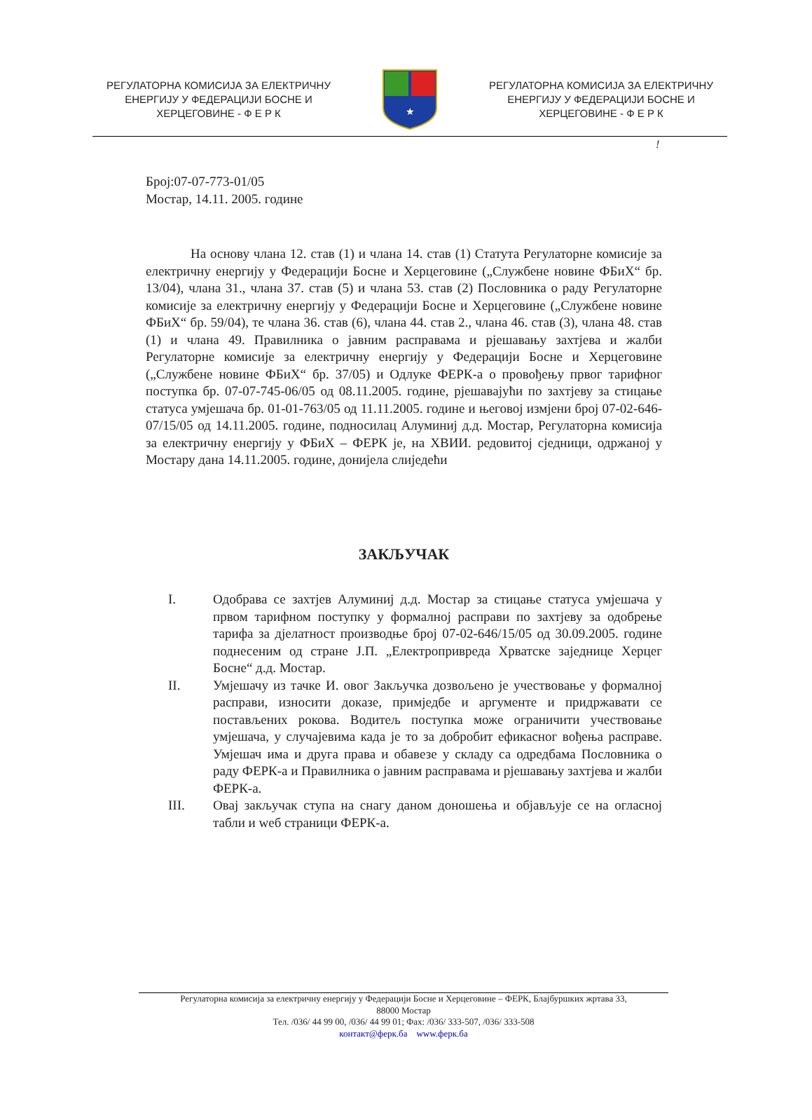РЕГУЛАТОРНА КОМИСИЈА ЗА ЕЛЕКТРИЧНУ ЕНЕРГИЈУ У ФЕДЕРАЦИЈИ БОСНЕ И ХЕРЦЕГОВИНЕ - Ф Е Р К
★
РЕГУЛАТОРНА КОМИСИЈА ЗА ЕЛЕКТРИЧНУ ЕНЕРГИЈУ У ФЕДЕРАЦИЈИ БОСНЕ И ХЕРЦЕГОВИНЕ - Ф Е Р К
!
Број:07-07-773-01/05
Мостар, 14.11. 2005. године
На основу члана 12. став (1) и члана 14. став (1) Статута Регулаторне комисије за електричну енергију у Федерацији Босне и Херцеговине („Службене новине ФБиХ“ бр. 13/04), члана 31., члана 37. став (5) и члана 53. став (2) Пословника о раду Регулаторне комисије за електричну енергију у Федерацији Босне и Херцеговине („Службене новине ФБиХ“ бр. 59/04), те члана 36. став (6), члана 44. став 2., члана 46. став (3), члана 48. став (1) и члана 49. Правилника о јавним расправама и рјешавању захтјева и жалби Регулаторне комисије за електричну енергију у Федерацији Босне и Херцеговине („Службене новине ФБиХ“ бр. 37/05) и Одлуке ФЕРК-а о провођењу првог тарифног поступка бр. 07-07-745-06/05 од 08.11.2005. године, рјешавајући по захтјеву за стицање статуса умјешача бр. 01-01-763/05 од 11.11.2005. године и његовој измјени број 07-02-646-07/15/05 од 14.11.2005. године, подносилац Алуминиј д.д. Мостар, Регулаторна комисија за електричну енергију у ФБиХ – ФЕРК је, на ХВИИ. редовитој сједници, одржаној у Мостару дана 14.11.2005. године, донијела слиједећи
ЗАКЉУЧАК
I. Одобрава се захтјев Алуминиј д.д. Мостар за стицање статуса умјешача у првом тарифном поступку у формалној расправи по захтјеву за одобрење тарифа за дјелатност производње број 07-02-646/15/05 од 30.09.2005. године поднесеним од стране Ј.П. „Електропривреда Хрватске заједнице Херцег Босне“ д.д. Мостар.
II. Умјешачу из тачке И. овог Закључка дозвољено је учествовање у формалној расправи, износити доказе, примједбе и аргументе и придржавати се постављених рокова. Водитељ поступка може ограничити учествовање умјешача, у случајевима када је то за добробит ефикасног вођења расправе. Умјешач има и друга права и обавезе у складу са одредбама Пословника о раду ФЕРК-а и Правилника о јавним расправама и рјешавању захтјева и жалби ФЕРК-а.
III. Овај закључак ступа на снагу даном доношења и објављује се на огласној табли и wеб страници ФЕРК-а.
Регулаторна комисија за електричну енергију у Федерацији Босне и Херцеговине – ФЕРК, Блајбуршких жртава 33,
88000 Мостар
Тел. /036/ 44 99 00, /036/ 44 99 01; Фах: /036/ 333-507, /036/ 333-508
контакт@ферк.ба www.ферк.ба